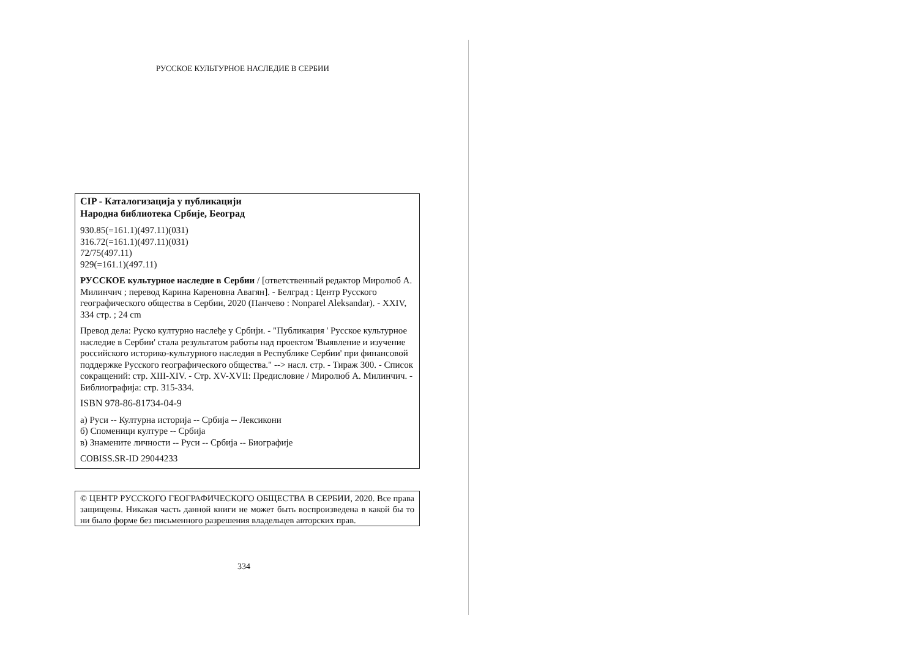РУССКОЕ КУЛЬТУРНОЕ НАСЛЕДИЕ В СЕРБИИ
CIP - Каталогизација у публикацији
Народна библиотека Србије, Београд
930.85(=161.1)(497.11)(031)
316.72(=161.1)(497.11)(031)
72/75(497.11)
929(=161.1)(497.11)
РУССКОЕ культурное наследие в Сербии / [ответственный редактор Миролюб А. Милинчич ; перевод Карина Кареновна Авагян]. - Белград : Центр Русского географического общества в Сербии, 2020 (Панчево : Nonparel Aleksandar). - XXIV, 334 стр. ; 24 cm
Превод дела: Руско културно наслеђе у Србији. - "Публикация ' Русское культурное наследие в Сербии' стала результатом работы над проектом 'Выявление и изучение российского историко-культурного наследия в Республике Сербии' при финансовой поддержке Русского географического общества." --> насл. стр. - Тираж 300. - Список сокращений: стр. XIII-XIV. - Стр. XV-XVII: Предисловие / Миролюб А. Милинчич. - Библиографија: стр. 315-334.
ISBN 978-86-81734-04-9
а) Руси -- Културна историја -- Србија -- Лексикони
б) Споменици културе -- Србија
в) Знамените личности -- Руси -- Србија -- Биографије
COBISS.SR-ID 29044233
© ЦЕНТР РУССКОГО ГЕОГРАФИЧЕСКОГО ОБЩЕСТВА В СЕРБИИ, 2020. Все права защищены. Никакая часть данной книги не может быть воспроизведена в какой бы то ни было форме без письменного разрешения владельцев авторских прав.
334